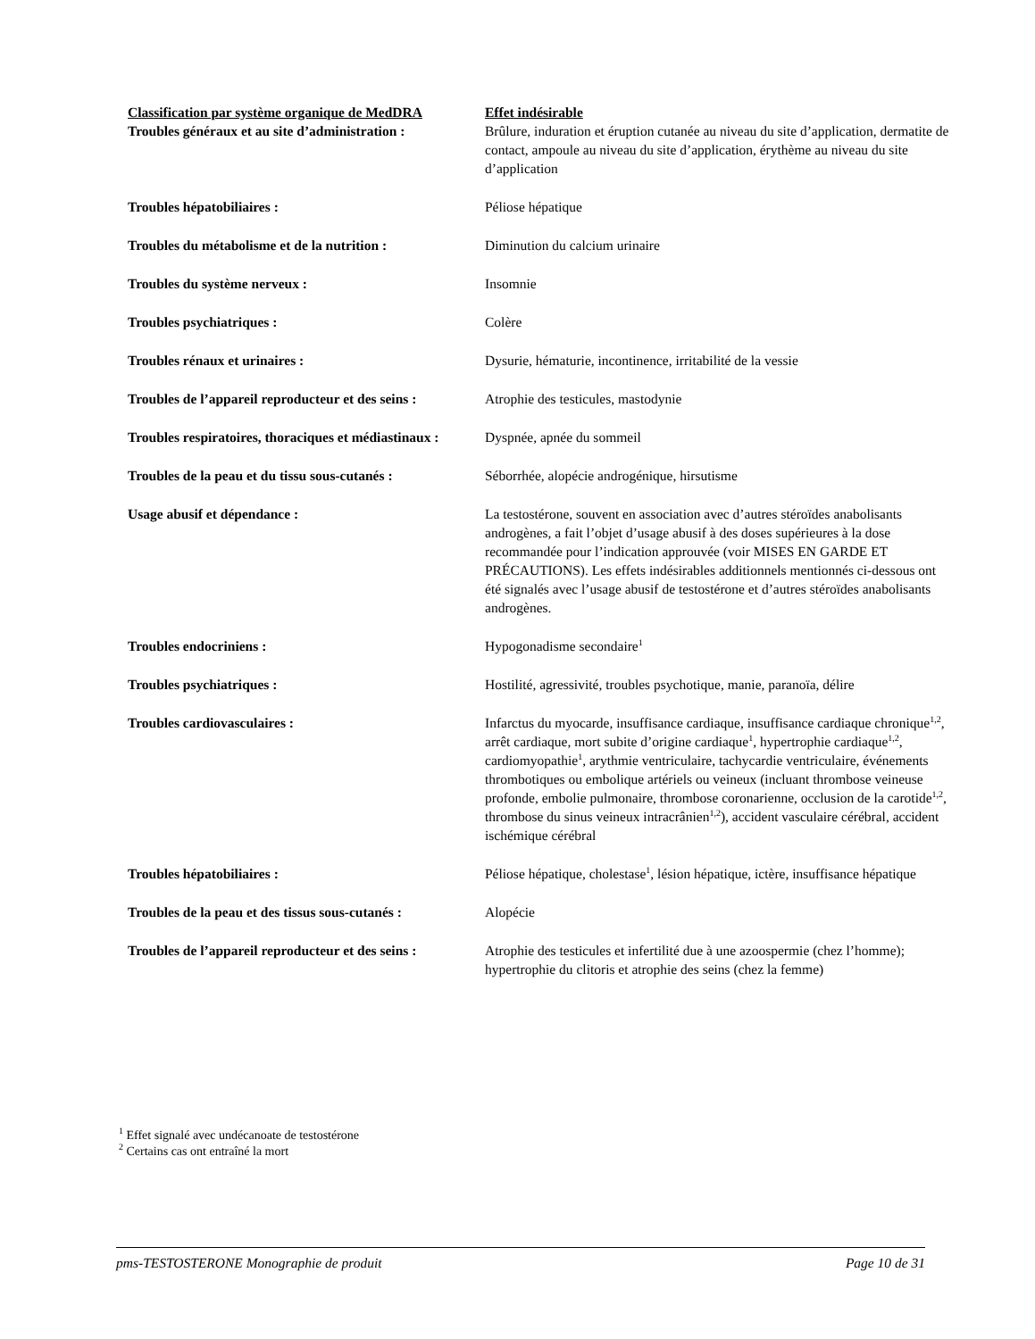| Classification par système organique de MedDRA | Effet indésirable |
| --- | --- |
| Troubles généraux et au site d’administration : | Brûlure, induration et éruption cutanée au niveau du site d’application, dermatite de contact, ampoule au niveau du site d’application, érythème au niveau du site d’application |
| Troubles hépatobiliaires : | Péliose hépatique |
| Troubles du métabolisme et de la nutrition : | Diminution du calcium urinaire |
| Troubles du système nerveux : | Insomnie |
| Troubles psychiatriques : | Colère |
| Troubles rénaux et urinaires : | Dysurie, hématurie, incontinence, irritabilité de la vessie |
| Troubles de l’appareil reproducteur et des seins : | Atrophie des testicules, mastodynie |
| Troubles respiratoires, thoraciques et médiastinaux : | Dyspnée, apnée du sommeil |
| Troubles de la peau et du tissu sous-cutanés : | Séborrhée, alopécie androgénique, hirsutisme |
| Usage abusif et dépendance : | La testostérone, souvent en association avec d’autres stéroïdes anabolisants androgènes, a fait l’objet d’usage abusif à des doses supérieures à la dose recommandée pour l’indication approuvée (voir MISES EN GARDE ET PRÉCAUTIONS). Les effets indésirables additionnels mentionnés ci-dessous ont été signalés avec l’usage abusif de testostérone et d’autres stéroïdes anabolisants androgènes. |
| Troubles endocriniens : | Hypogonadisme secondaire<sup>1</sup> |
| Troubles psychiatriques : | Hostilité, agressivité, troubles psychotique, manie, paranoïa, délire |
| Troubles cardiovasculaires : | Infarctus du myocarde, insuffisance cardiaque, insuffisance cardiaque chronique<sup>1,2</sup>, arrêt cardiaque, mort subite d’origine cardiaque<sup>1</sup>, hypertrophie cardiaque<sup>1,2</sup>, cardiomyopathie<sup>1</sup>, arythmie ventriculaire, tachycardie ventriculaire, événements thrombotiques ou embolique artériels ou veineux (incluant thrombose veineuse profonde, embolie pulmonaire, thrombose coronarienne, occlusion de la carotide<sup>1,2</sup>, thrombose du sinus veineux intracrânien<sup>1,2</sup>), accident vasculaire cérébral, accident ischémique cérébral |
| Troubles hépatobiliaires : | Péliose hépatique, cholestase<sup>1</sup>, lésion hépatique, ictère, insuffisance hépatique |
| Troubles de la peau et des tissus sous-cutanés : | Alopécie |
| Troubles de l’appareil reproducteur et des seins : | Atrophie des testicules et infertilité due à une azoospermie (chez l’homme); hypertrophie du clitoris et atrophie des seins (chez la femme) |
<sup>1</sup> Effet signalé avec undécanoate de testostérone
<sup>2</sup> Certains cas ont entraîné la mort
pms-TESTOSTERONE Monographie de produit Page 10 de 31